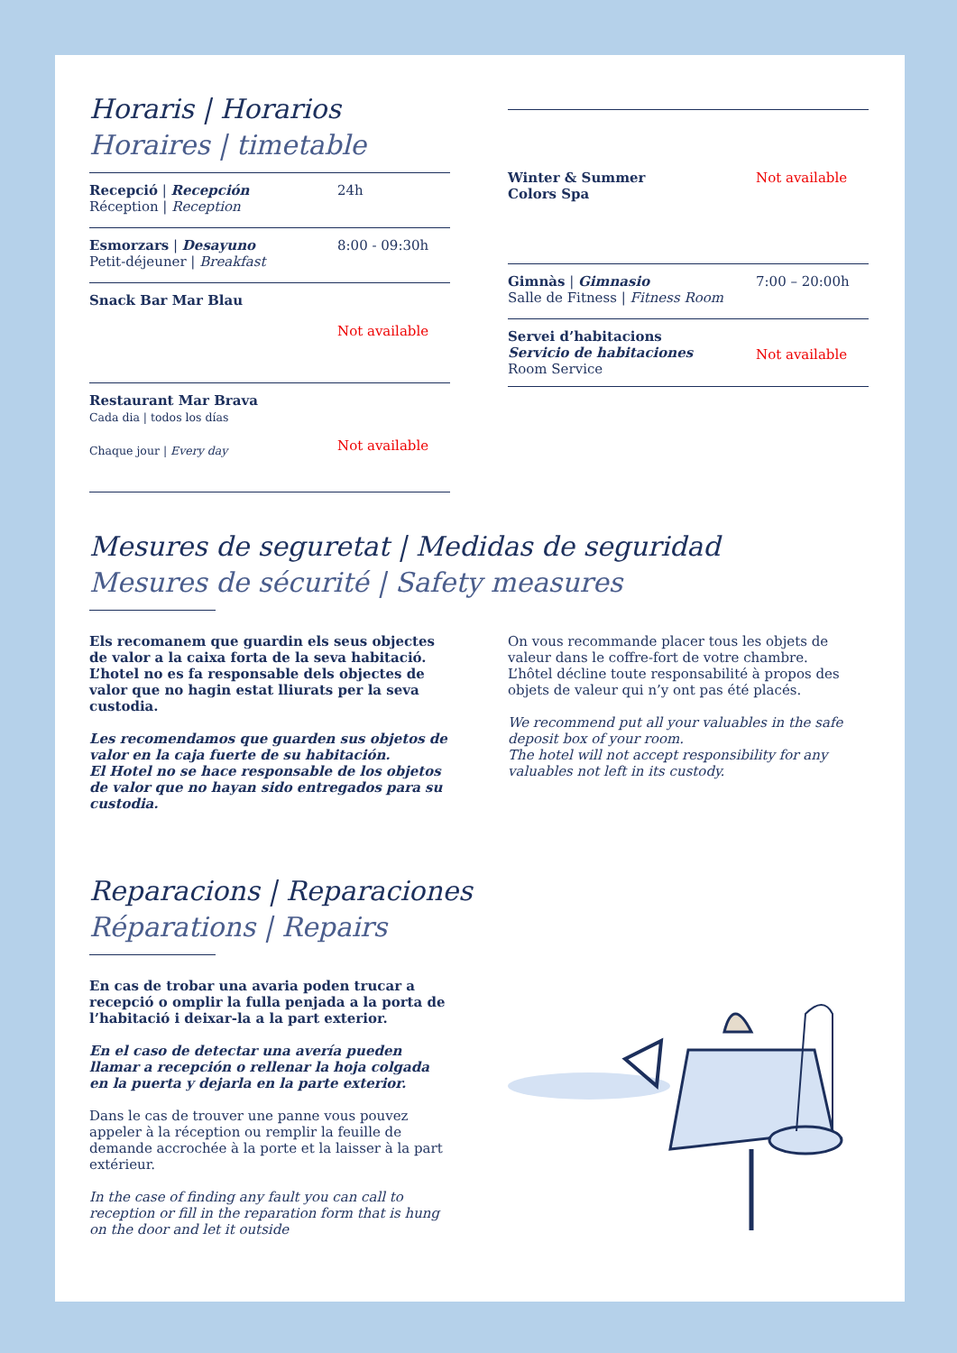Horaris | Horarios
Horaires | timetable
Recepció | Recepción
Réception | Reception
24h
Esmorzars | Desayuno
Petit-déjeuner | Breakfast
8:00 - 09:30h
Snack Bar Mar Blau
Not available
Restaurant Mar Brava
Cada dia | todos los días
Chaque jour | Every day
Not available
Winter & Summer
Colors Spa
Not available
Gimnàs | Gimnasio
Salle de Fitness | Fitness Room
7:00 – 20:00h
Servei d’habitacions
Servicio de habitaciones
Room Service
Not available
Mesures de seguretat | Medidas de seguridad
Mesures de sécurité | Safety measures
Els recomanem que guardin els seus objectes de valor a la caixa forta de la seva habitació.
L’hotel no es fa responsable dels objectes de valor que no hagin estat lliurats per la seva custodia.
Les recomendamos que guarden sus objetos de valor en la caja fuerte de su habitación.
El Hotel no se hace responsable de los objetos de valor que no hayan sido entregados para su custodia.
On vous recommande placer tous les objets de valeur dans le coffre-fort de votre chambre.
L’hôtel décline toute responsabilité à propos des objets de valeur qui n’y ont pas été placés.
We recommend put all your valuables in the safe deposit box of your room.
The hotel will not accept responsibility for any valuables not left in its custody.
Reparacions | Reparaciones
Réparations | Repairs
En cas de trobar una avaria poden trucar a recepció o omplir la fulla penjada a la porta de l’habitació i deixar-la a la part exterior.
En el caso de detectar una avería pueden llamar a recepción o rellenar la hoja colgada en la puerta y dejarla en la parte exterior.
Dans le cas de trouver une panne vous pouvez appeler à la réception ou remplir la feuille de demande accrochée à la porte et la laisser à la part extérieur.
In the case of finding any fault you can call to reception or fill in the reparation form that is hung on the door and let it outside